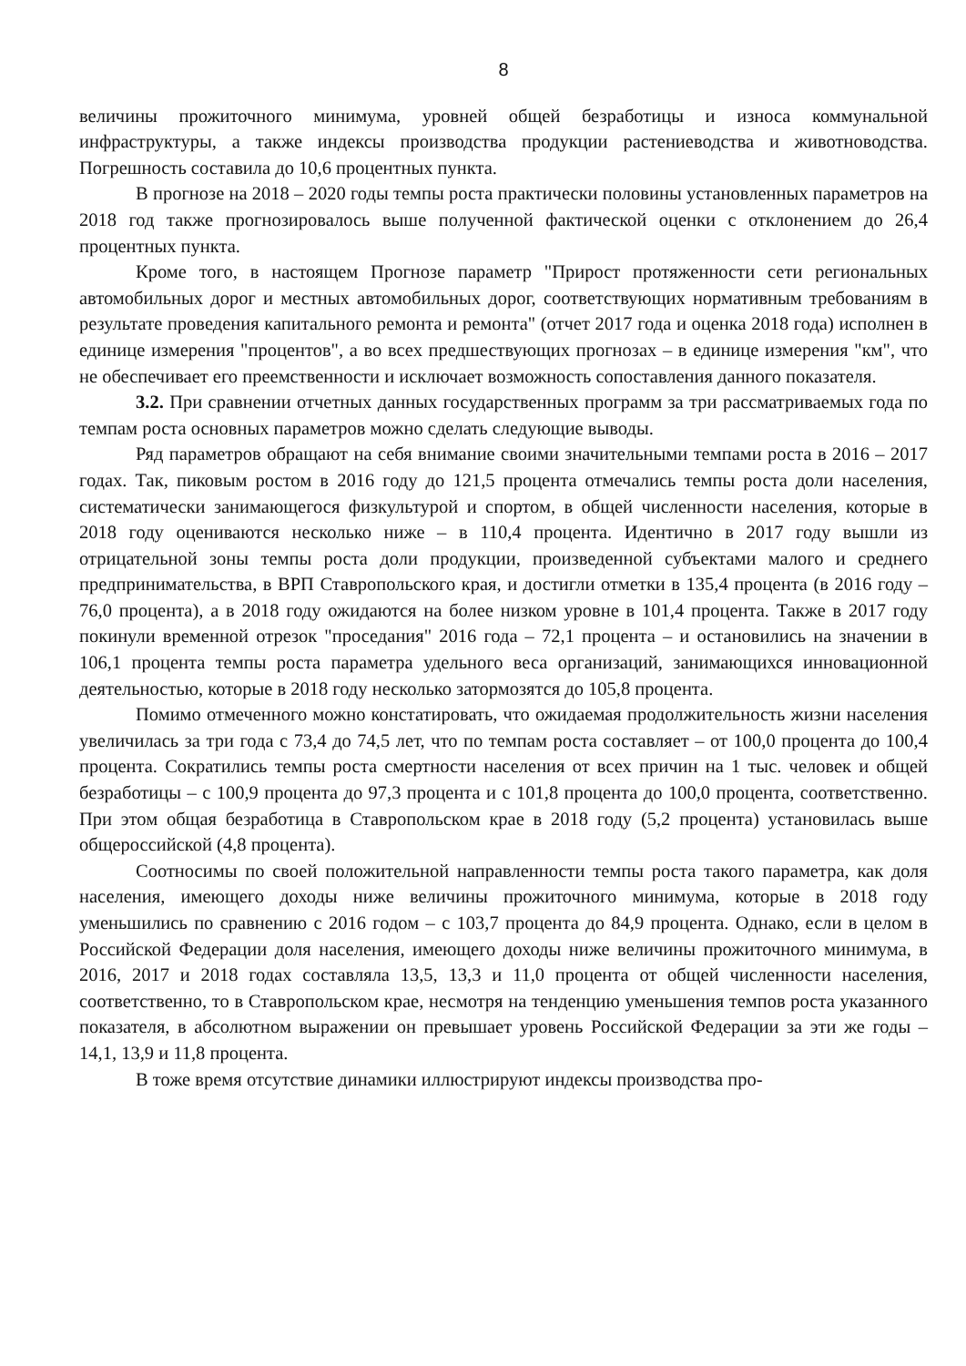8
величины прожиточного минимума, уровней общей безработицы и износа коммунальной инфраструктуры, а также индексы производства продукции растениеводства и животноводства. Погрешность составила до 10,6 процентных пункта.
В прогнозе на 2018 – 2020 годы темпы роста практически половины установленных параметров на 2018 год также прогнозировалось выше полученной фактической оценки с отклонением до 26,4 процентных пункта.
Кроме того, в настоящем Прогнозе параметр "Прирост протяженности сети региональных автомобильных дорог и местных автомобильных дорог, соответствующих нормативным требованиям в результате проведения капитального ремонта и ремонта" (отчет 2017 года и оценка 2018 года) исполнен в единице измерения "процентов", а во всех предшествующих прогнозах – в единице измерения "км", что не обеспечивает его преемственности и исключает возможность сопоставления данного показателя.
3.2. При сравнении отчетных данных государственных программ за три рассматриваемых года по темпам роста основных параметров можно сделать следующие выводы.
Ряд параметров обращают на себя внимание своими значительными темпами роста в 2016 – 2017 годах. Так, пиковым ростом в 2016 году до 121,5 процента отмечались темпы роста доли населения, систематически занимающегося физкультурой и спортом, в общей численности населения, которые в 2018 году оцениваются несколько ниже – в 110,4 процента. Идентично в 2017 году вышли из отрицательной зоны темпы роста доли продукции, произведенной субъектами малого и среднего предпринимательства, в ВРП Ставропольского края, и достигли отметки в 135,4 процента (в 2016 году – 76,0 процента), а в 2018 году ожидаются на более низком уровне в 101,4 процента. Также в 2017 году покинули временной отрезок "проседания" 2016 года – 72,1 процента – и остановились на значении в 106,1 процента темпы роста параметра удельного веса организаций, занимающихся инновационной деятельностью, которые в 2018 году несколько затормозятся до 105,8 процента.
Помимо отмеченного можно констатировать, что ожидаемая продолжительность жизни населения увеличилась за три года с 73,4 до 74,5 лет, что по темпам роста составляет – от 100,0 процента до 100,4 процента. Сократились темпы роста смертности населения от всех причин на 1 тыс. человек и общей безработицы – с 100,9 процента до 97,3 процента и с 101,8 процента до 100,0 процента, соответственно. При этом общая безработица в Ставропольском крае в 2018 году (5,2 процента) установилась выше общероссийской (4,8 процента).
Соотносимы по своей положительной направленности темпы роста такого параметра, как доля населения, имеющего доходы ниже величины прожиточного минимума, которые в 2018 году уменьшились по сравнению с 2016 годом – с 103,7 процента до 84,9 процента. Однако, если в целом в Российской Федерации доля населения, имеющего доходы ниже величины прожиточного минимума, в 2016, 2017 и 2018 годах составляла 13,5, 13,3 и 11,0 процента от общей численности населения, соответственно, то в Ставропольском крае, несмотря на тенденцию уменьшения темпов роста указанного показателя, в абсолютном выражении он превышает уровень Российской Федерации за эти же годы – 14,1, 13,9 и 11,8 процента.
В тоже время отсутствие динамики иллюстрируют индексы производства про-